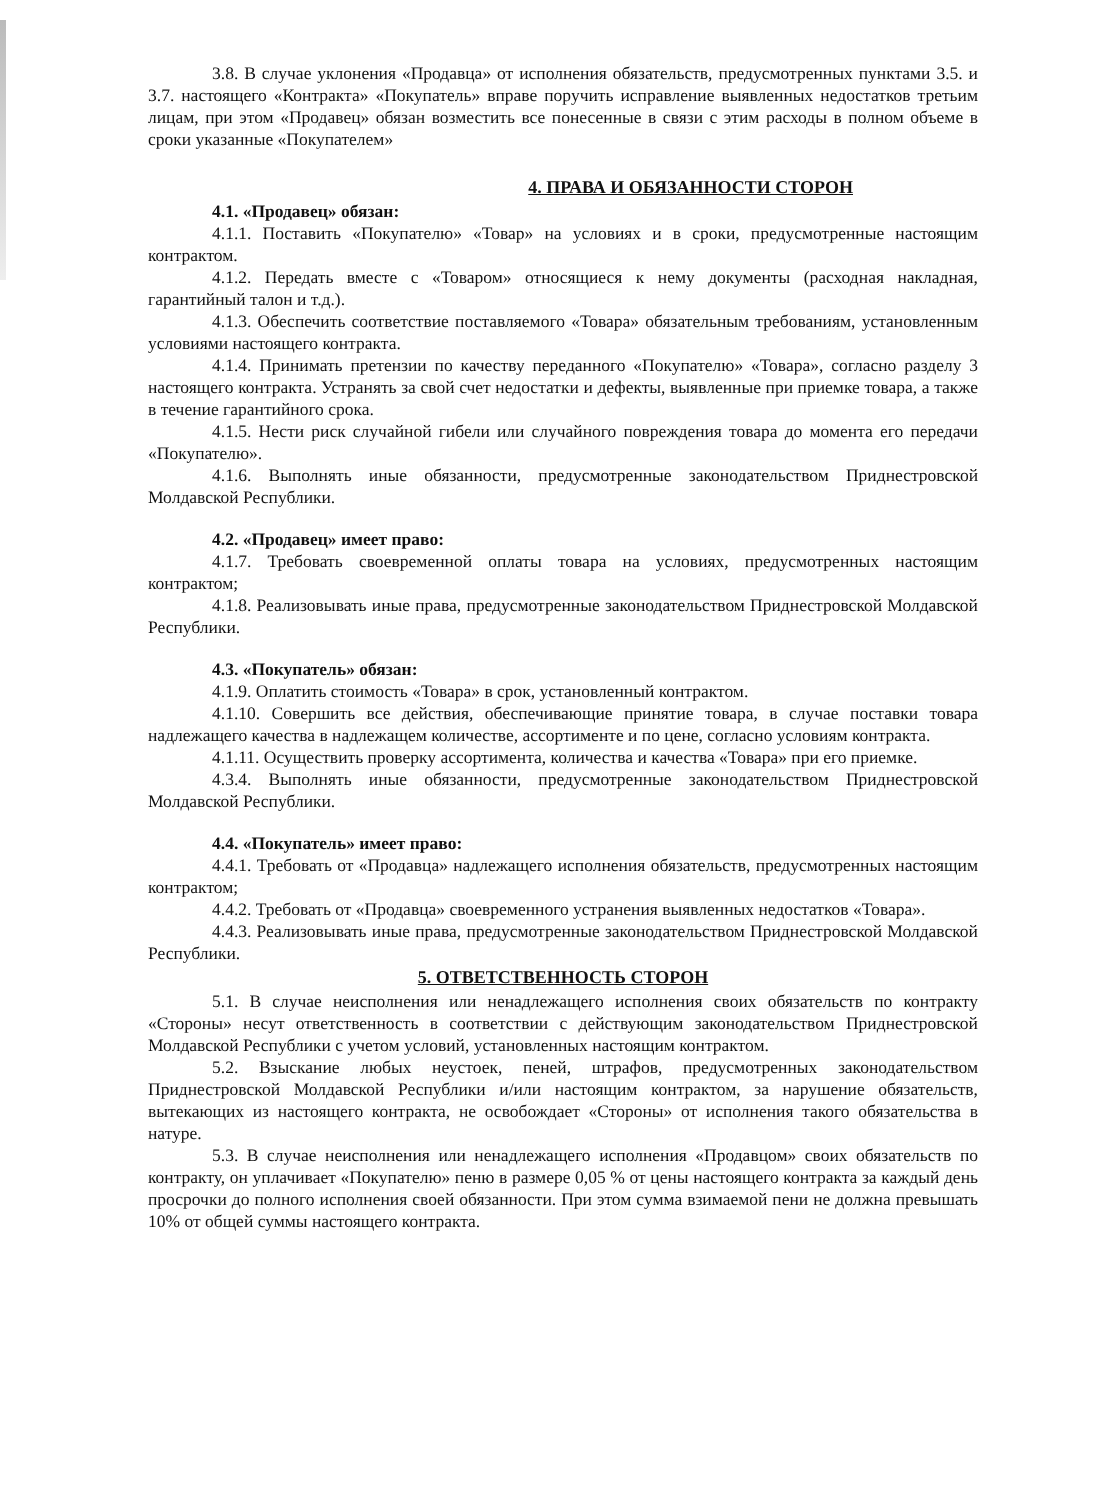3.8. В случае уклонения «Продавца» от исполнения обязательств, предусмотренных пунктами 3.5. и 3.7. настоящего «Контракта» «Покупатель» вправе поручить исправление выявленных недостатков третьим лицам, при этом «Продавец» обязан возместить все понесенные в связи с этим расходы в полном объеме в сроки указанные «Покупателем»
4. ПРАВА И ОБЯЗАННОСТИ СТОРОН
4.1. «Продавец» обязан:
4.1.1. Поставить «Покупателю» «Товар» на условиях и в сроки, предусмотренные настоящим контрактом.
4.1.2. Передать вместе с «Товаром» относящиеся к нему документы (расходная накладная, гарантийный талон и т.д.).
4.1.3. Обеспечить соответствие поставляемого «Товара» обязательным требованиям, установленным условиями настоящего контракта.
4.1.4. Принимать претензии по качеству переданного «Покупателю» «Товара», согласно разделу 3 настоящего контракта. Устранять за свой счет недостатки и дефекты, выявленные при приемке товара, а также в течение гарантийного срока.
4.1.5. Нести риск случайной гибели или случайного повреждения товара до момента его передачи «Покупателю».
4.1.6. Выполнять иные обязанности, предусмотренные законодательством Приднестровской Молдавской Республики.
4.2. «Продавец» имеет право:
4.1.7. Требовать своевременной оплаты товара на условиях, предусмотренных настоящим контрактом;
4.1.8. Реализовывать иные права, предусмотренные законодательством Приднестровской Молдавской Республики.
4.3. «Покупатель» обязан:
4.1.9. Оплатить стоимость «Товара» в срок, установленный контрактом.
4.1.10. Совершить все действия, обеспечивающие принятие товара, в случае поставки товара надлежащего качества в надлежащем количестве, ассортименте и по цене, согласно условиям контракта.
4.1.11. Осуществить проверку ассортимента, количества и качества «Товара» при его приемке.
4.3.4. Выполнять иные обязанности, предусмотренные законодательством Приднестровской Молдавской Республики.
4.4. «Покупатель» имеет право:
4.4.1. Требовать от «Продавца» надлежащего исполнения обязательств, предусмотренных настоящим контрактом;
4.4.2. Требовать от «Продавца» своевременного устранения выявленных недостатков «Товара».
4.4.3. Реализовывать иные права, предусмотренные законодательством Приднестровской Молдавской Республики.
5. ОТВЕТСТВЕННОСТЬ СТОРОН
5.1. В случае неисполнения или ненадлежащего исполнения своих обязательств по контракту «Стороны» несут ответственность в соответствии с действующим законодательством Приднестровской Молдавской Республики с учетом условий, установленных настоящим контрактом.
5.2. Взыскание любых неустоек, пеней, штрафов, предусмотренных законодательством Приднестровской Молдавской Республики и/или настоящим контрактом, за нарушение обязательств, вытекающих из настоящего контракта, не освобождает «Стороны» от исполнения такого обязательства в натуре.
5.3. В случае неисполнения или ненадлежащего исполнения «Продавцом» своих обязательств по контракту, он уплачивает «Покупателю» пеню в размере 0,05 % от цены настоящего контракта за каждый день просрочки до полного исполнения своей обязанности. При этом сумма взимаемой пени не должна превышать 10% от общей суммы настоящего контракта.